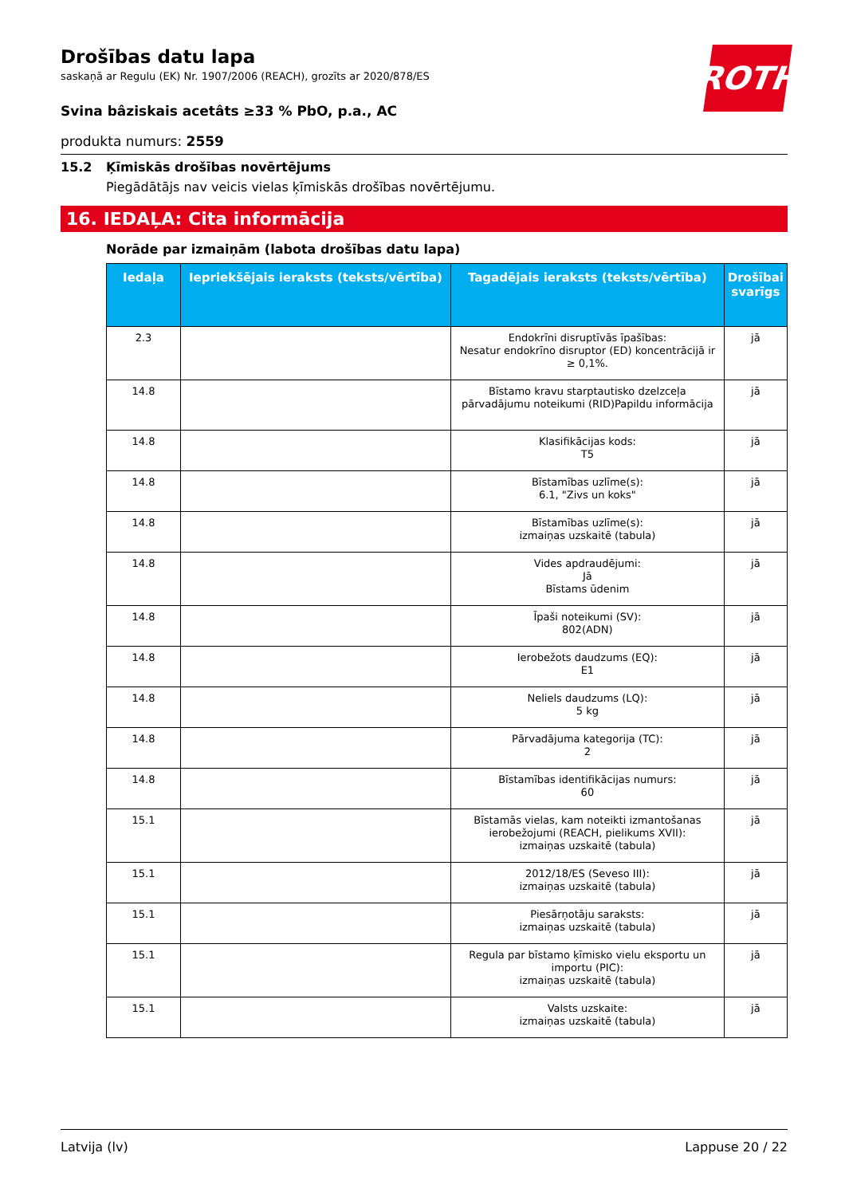ROTH
Drošības datu lapa
saskaņā ar Regulu (EK) Nr. 1907/2006 (REACH), grozīts ar 2020/878/ES
Svina bâziskais acetâts ≥33 % PbO, p.a., AC
produkta numurs: 2559
15.2 Ķīmiskās drošības novērtējums
Piegādātājs nav veicis vielas ķīmiskās drošības novērtējumu.
16. IEDAĻA: Cita informācija
Norāde par izmaiņām (labota drošības datu lapa)
| Iedaļa | Iepriekšējais ieraksts (teksts/vērtība) | Tagadējais ieraksts (teksts/vērtība) | Drošībai svarīgs |
| --- | --- | --- | --- |
| 2.3 | | Endokrīni disruptīvās īpašības: Nesatur endokrīno disruptor (ED) koncentrācijā ir ≥ 0,1%. | jā |
| 14.8 | | Bīstamo kravu starptautisko dzelzceļa pārvadājumu noteikumi (RID)Papildu informācija | jā |
| 14.8 | | Klasifikācijas kods: T5 | jā |
| 14.8 | | Bīstamības uzlīme(s): 6.1, "Zivs un koks" | jā |
| 14.8 | | Bīstamības uzlīme(s): izmaiņas uzskaitē (tabula) | jā |
| 14.8 | | Vides apdraudējumi: Jā Bīstams ūdenim | jā |
| 14.8 | | Īpaši noteikumi (SV): 802(ADN) | jā |
| 14.8 | | Ierobežots daudzums (EQ): E1 | jā |
| 14.8 | | Neliels daudzums (LQ): 5 kg | jā |
| 14.8 | | Pārvadājuma kategorija (TC): 2 | jā |
| 14.8 | | Bīstamības identifikācijas numurs: 60 | jā |
| 15.1 | | Bīstamās vielas, kam noteikti izmantošanas ierobežojumi (REACH, pielikums XVII): izmaiņas uzskaitē (tabula) | jā |
| 15.1 | | 2012/18/ES (Seveso III): izmaiņas uzskaitē (tabula) | jā |
| 15.1 | | Piesārņotāju saraksts: izmaiņas uzskaitē (tabula) | jā |
| 15.1 | | Regula par bīstamo ķīmisko vielu eksportu un importu (PIC): izmaiņas uzskaitē (tabula) | jā |
| 15.1 | | Valsts uzskaite: izmaiņas uzskaitē (tabula) | jā |
Latvija (lv) Lappuse 20 / 22